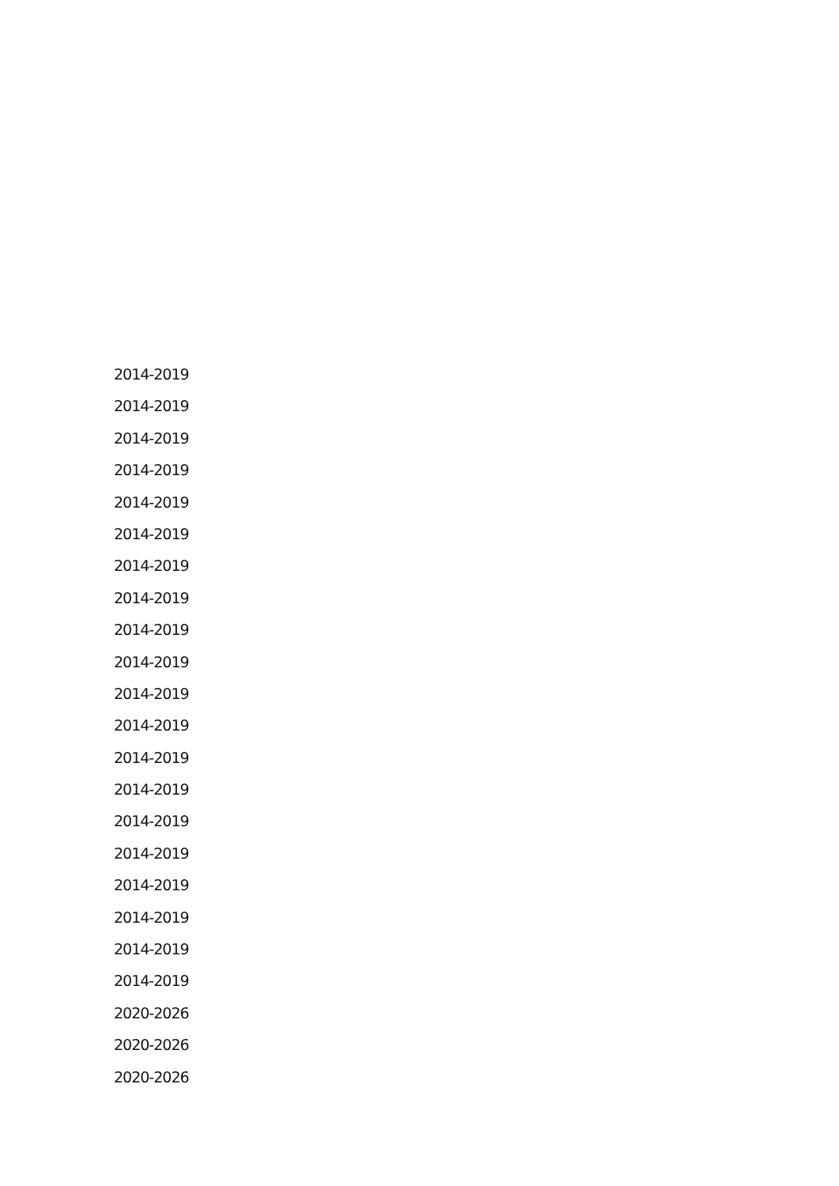2014-2019
2014-2019
2014-2019
2014-2019
2014-2019
2014-2019
2014-2019
2014-2019
2014-2019
2014-2019
2014-2019
2014-2019
2014-2019
2014-2019
2014-2019
2014-2019
2014-2019
2014-2019
2014-2019
2014-2019
2020-2026
2020-2026
2020-2026